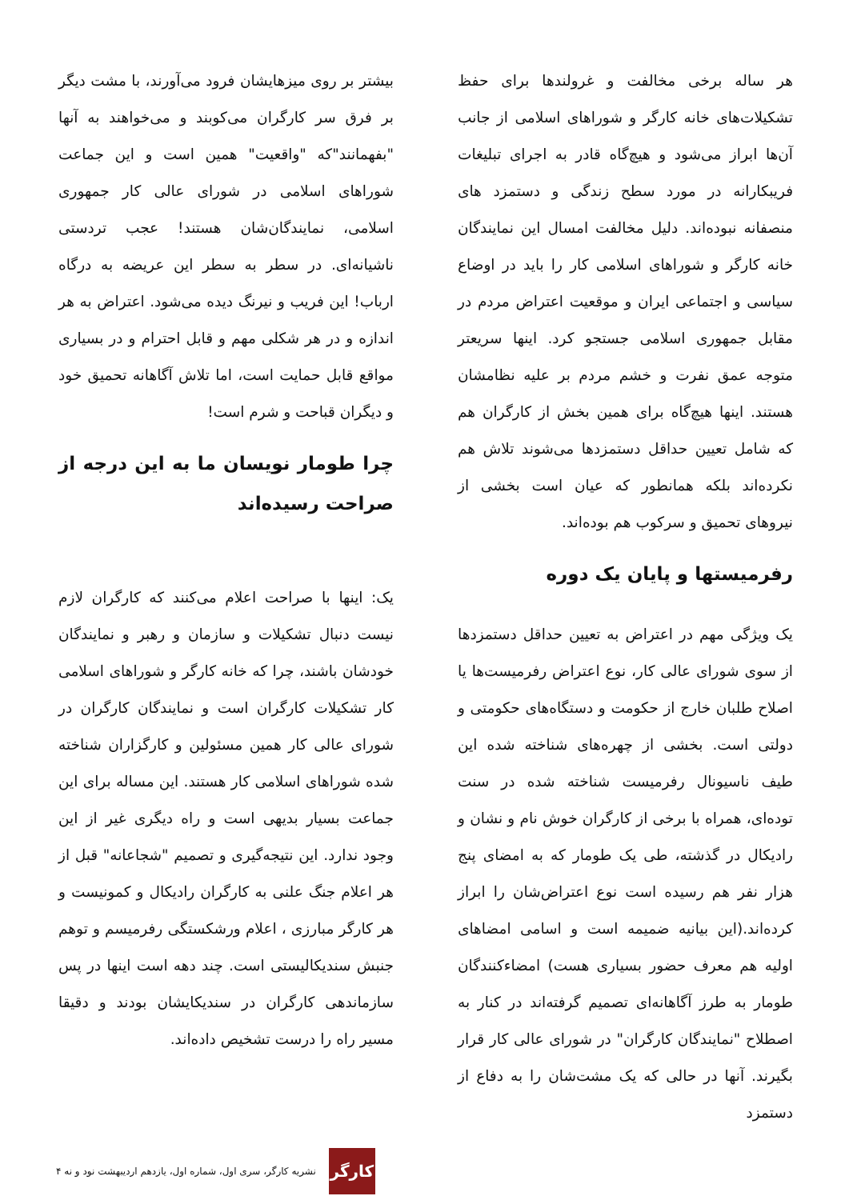هر ساله برخی مخالفت و غرولندها برای حفظ تشکیلات‌های خانه کارگر و شوراهای اسلامی از جانب آن‌ها ابراز می‌شود و هیچ‌گاه قادر به اجرای تبلیغات فریبکارانه در مورد سطح زندگی و دستمزد های منصفانه نبوده‌اند. دلیل مخالفت امسال این نمایندگان خانه کارگر و شوراهای اسلامی کار را باید در اوضاع سیاسی و اجتماعی ایران و موقعیت اعتراض مردم در مقابل جمهوری اسلامی جستجو کرد. اینها سریعتر متوجه عمق نفرت و خشم مردم بر علیه نظامشان هستند. اینها هیچ‌گاه برای همین بخش از کارگران هم که شامل تعیین حداقل دستمزدها می‌شوند تلاش هم نکرده‌اند بلکه همانطور که عیان است بخشی از نیروهای تحمیق و سرکوب هم بوده‌اند.
رفرمیستها و پایان یک دوره
یک ویژگی مهم در اعتراض به تعیین حداقل دستمزدها از سوی شورای عالی کار، نوع اعتراض رفرمیست‌ها یا اصلاح طلبان خارج از حکومت و دستگاه‌های حکومتی و دولتی است. بخشی از چهره‌های شناخته شده این طیف ناسیونال رفرمیست شناخته شده در سنت توده‌ای، همراه با برخی از کارگران خوش نام و نشان و رادیکال در گذشته، طی یک طومار که به امضای پنج هزار نفر هم رسیده است نوع اعتراض‌شان را ابراز کرده‌اند.(این بیانیه ضمیمه است و اسامی امضاهای اولیه هم معرف حضور بسیاری هست) امضاءکنندگان طومار به طرز آگاهانه‌ای تصمیم گرفته‌اند در کنار به اصطلاح "نمایندگان کارگران" در شورای عالی کار قرار بگیرند. آنها در حالی که یک مشت‌شان را به دفاع از دستمزد
بیشتر بر روی میزهایشان فرود می‌آورند، با مشت دیگر بر فرق سر کارگران می‌کوبند و می‌خواهند به آنها "بفهمانند"که "واقعیت" همین است و این جماعت شوراهای اسلامی در شورای عالی کار جمهوری اسلامی، نمایندگان‌شان هستند! عجب تردستی ناشیانه‌ای. در سطر به سطر این عریضه به درگاه ارباب! این فریب و نیرنگ دیده می‌شود. اعتراض به هر اندازه و در هر شکلی مهم و قابل احترام و در بسیاری مواقع قابل حمایت است، اما تلاش آگاهانه تحمیق خود و دیگران قباحت و شرم است!
چرا طومار نویسان ما به این درجه از صراحت رسیده‌اند
یک: اینها با صراحت اعلام می‌کنند که کارگران لازم نیست دنبال تشکیلات و سازمان و رهبر و نمایندگان خودشان باشند، چرا که خانه کارگر و شوراهای اسلامی کار تشکیلات کارگران است و نمایندگان کارگران در شورای عالی کار همین مسئولین و کارگزاران شناخته شده شوراهای اسلامی کار هستند. این مساله برای این جماعت بسیار بدیهی است و راه دیگری غیر از این وجود ندارد. این نتیجه‌گیری و تصمیم "شجاعانه" قبل از هر اعلام جنگ علنی به کارگران رادیکال و کمونیست و هر کارگر مبارزی ، اعلام ورشکستگی رفرمیسم و توهم جنبش سندیکالیستی است. چند دهه است اینها در پس سازماندهی کارگران در سندیکایشان بودند و دقیقا مسیر راه را درست تشخیص داده‌اند.
کارگر
نشریه کارگر، سری اول، شماره اول، یازدهم اردیبهشت نود و نه ۴